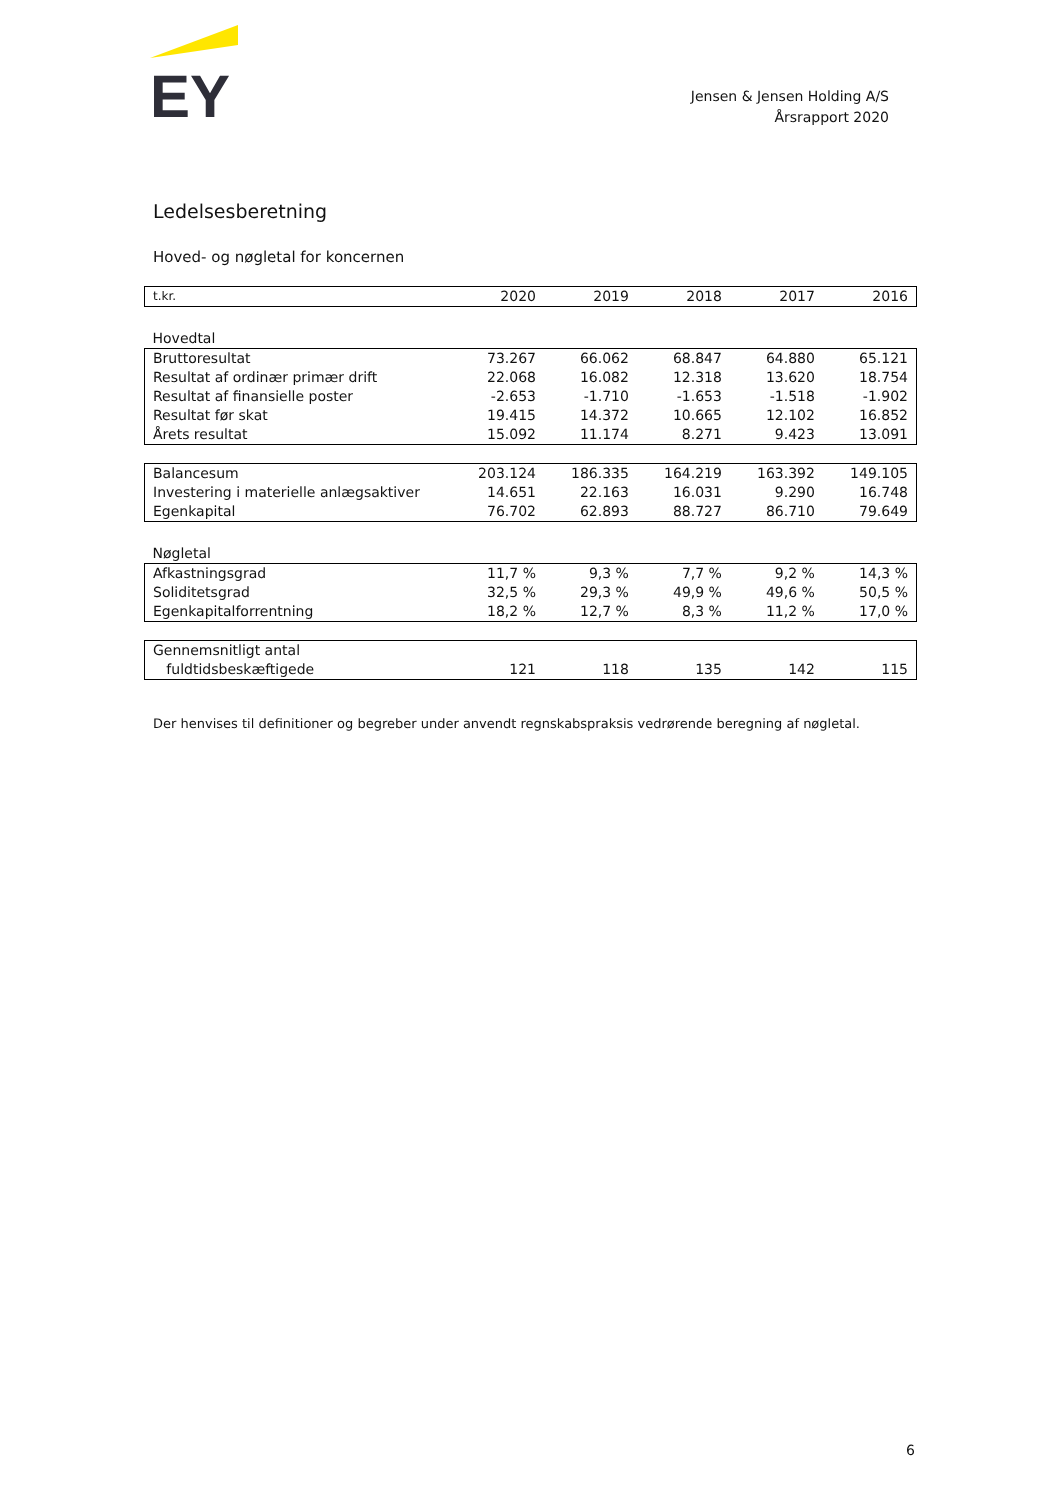EY
Jensen & Jensen Holding A/S
Årsrapport 2020
Ledelsesberetning
Hoved- og nøgletal for koncernen
| t.kr. | 2020 | 2019 | 2018 | 2017 | 2016 |
| Hovedtal | | | | | |
| Bruttoresultat | 73.267 | 66.062 | 68.847 | 64.880 | 65.121 |
| Resultat af ordinær primær drift | 22.068 | 16.082 | 12.318 | 13.620 | 18.754 |
| Resultat af finansielle poster | -2.653 | -1.710 | -1.653 | -1.518 | -1.902 |
| Resultat før skat | 19.415 | 14.372 | 10.665 | 12.102 | 16.852 |
| Årets resultat | 15.092 | 11.174 | 8.271 | 9.423 | 13.091 |
| Balancesum | 203.124 | 186.335 | 164.219 | 163.392 | 149.105 |
| Investering i materielle anlægsaktiver | 14.651 | 22.163 | 16.031 | 9.290 | 16.748 |
| Egenkapital | 76.702 | 62.893 | 88.727 | 86.710 | 79.649 |
| Nøgletal | | | | | |
| Afkastningsgrad | 11,7 % | 9,3 % | 7,7 % | 9,2 % | 14,3 % |
| Soliditetsgrad | 32,5 % | 29,3 % | 49,9 % | 49,6 % | 50,5 % |
| Egenkapitalforrentning | 18,2 % | 12,7 % | 8,3 % | 11,2 % | 17,0 % |
| Gennemsnitligt antal fuldtidsbeskæftigede | 121 | 118 | 135 | 142 | 115 |
Der henvises til definitioner og begreber under anvendt regnskabspraksis vedrørende beregning af nøgletal.
6